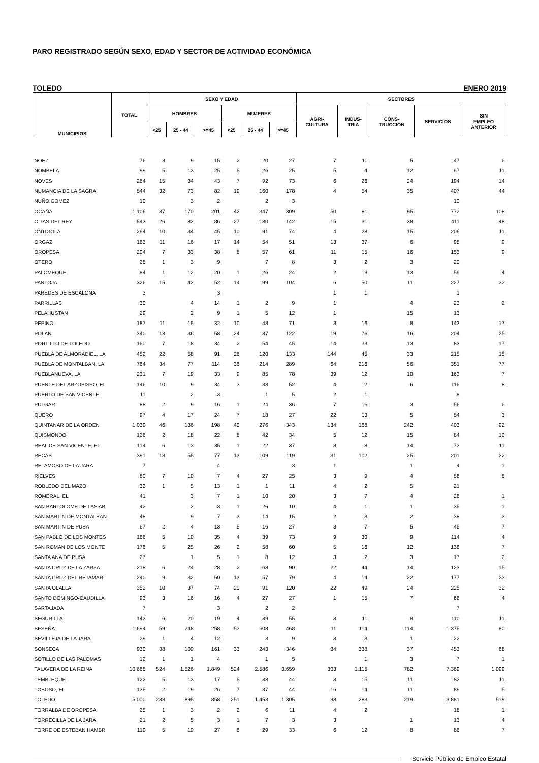PARO REGISTRADO SEGÚN SEXO, EDAD Y SECTOR DE ACTIVIDAD ECONÓMICA
TOLEDO ENERO 2019
| MUNICIPIOS | TOTAL | SEXO Y EDAD | | | | | | SECTORES | | | | |
| --- | --- | --- | --- | --- | --- | --- | --- | --- | --- | --- | --- | --- |
| | | HOMBRES | | | MUJERES | | | AGRI- CULTURA | INDUS- TRIA | CONS- TRUCCIÓN | SERVICIOS | SIN EMPLEO ANTERIOR |
| | | <25 | 25 - 44 | >=45 | <25 | 25 - 44 | >=45 | | | | | |
| NOEZ | 76 | 3 | 9 | 15 | 2 | 20 | 27 | 7 | 11 | 5 | 47 | 6 |
| NOMBELA | 99 | 5 | 13 | 25 | 5 | 26 | 25 | 5 | 4 | 12 | 67 | 11 |
| NOVES | 264 | 15 | 34 | 43 | 7 | 92 | 73 | 6 | 26 | 24 | 194 | 14 |
| NUMANCIA DE LA SAGRA | 544 | 32 | 73 | 82 | 19 | 160 | 178 | 4 | 54 | 35 | 407 | 44 |
| NUÑO GOMEZ | 10 | | 3 | 2 | | 2 | 3 | | | | 10 | |
| OCAÑA | 1.106 | 37 | 170 | 201 | 42 | 347 | 309 | 50 | 81 | 95 | 772 | 108 |
| OLIAS DEL REY | 543 | 26 | 82 | 86 | 27 | 180 | 142 | 15 | 31 | 38 | 411 | 48 |
| ONTIGOLA | 264 | 10 | 34 | 45 | 10 | 91 | 74 | 4 | 28 | 15 | 206 | 11 |
| ORGAZ | 163 | 11 | 16 | 17 | 14 | 54 | 51 | 13 | 37 | 6 | 98 | 9 |
| OROPESA | 204 | 7 | 33 | 38 | 8 | 57 | 61 | 11 | 15 | 16 | 153 | 9 |
| OTERO | 28 | 1 | 3 | 9 | | 7 | 8 | 3 | 2 | 3 | 20 | |
| PALOMEQUE | 84 | 1 | 12 | 20 | 1 | 26 | 24 | 2 | 9 | 13 | 56 | 4 |
| PANTOJA | 326 | 15 | 42 | 52 | 14 | 99 | 104 | 6 | 50 | 11 | 227 | 32 |
| PAREDES DE ESCALONA | 3 | | | 3 | | | | 1 | 1 | | 1 | |
| PARRILLAS | 30 | | 4 | 14 | 1 | 2 | 9 | 1 | | 4 | 23 | 2 |
| PELAHUSTAN | 29 | | 2 | 9 | 1 | 5 | 12 | 1 | | 15 | 13 | |
| PEPINO | 187 | 11 | 15 | 32 | 10 | 48 | 71 | 3 | 16 | 8 | 143 | 17 |
| POLAN | 340 | 13 | 36 | 58 | 24 | 87 | 122 | 19 | 76 | 16 | 204 | 25 |
| PORTILLO DE TOLEDO | 160 | 7 | 18 | 34 | 2 | 54 | 45 | 14 | 33 | 13 | 83 | 17 |
| PUEBLA DE ALMORADIEL, LA | 452 | 22 | 58 | 91 | 28 | 120 | 133 | 144 | 45 | 33 | 215 | 15 |
| PUEBLA DE MONTALBAN, LA | 764 | 34 | 77 | 114 | 36 | 214 | 289 | 64 | 216 | 56 | 351 | 77 |
| PUEBLANUEVA, LA | 231 | 7 | 19 | 33 | 9 | 85 | 78 | 39 | 12 | 10 | 163 | 7 |
| PUENTE DEL ARZOBISPO, EL | 146 | 10 | 9 | 34 | 3 | 38 | 52 | 4 | 12 | 6 | 116 | 8 |
| PUERTO DE SAN VICENTE | 11 | | 2 | 3 | | 1 | 5 | 2 | 1 | | 8 | |
| PULGAR | 88 | 2 | 9 | 16 | 1 | 24 | 36 | 7 | 16 | 3 | 56 | 6 |
| QUERO | 97 | 4 | 17 | 24 | 7 | 18 | 27 | 22 | 13 | 5 | 54 | 3 |
| QUINTANAR DE LA ORDEN | 1.039 | 46 | 136 | 198 | 40 | 276 | 343 | 134 | 168 | 242 | 403 | 92 |
| QUISMONDO | 126 | 2 | 18 | 22 | 8 | 42 | 34 | 5 | 12 | 15 | 84 | 10 |
| REAL DE SAN VICENTE, EL | 114 | 6 | 13 | 35 | 1 | 22 | 37 | 8 | 8 | 14 | 73 | 11 |
| RECAS | 391 | 18 | 55 | 77 | 13 | 109 | 119 | 31 | 102 | 25 | 201 | 32 |
| RETAMOSO DE LA JARA | 7 | | | 4 | | | 3 | 1 | | 1 | 4 | 1 |
| RIELVES | 80 | 7 | 10 | 7 | 4 | 27 | 25 | 3 | 9 | 4 | 56 | 8 |
| ROBLEDO DEL MAZO | 32 | 1 | 5 | 13 | 1 | 1 | 11 | 4 | 2 | 5 | 21 | |
| ROMERAL, EL | 41 | | 3 | 7 | 1 | 10 | 20 | 3 | 7 | 4 | 26 | 1 |
| SAN BARTOLOME DE LAS AB | 42 | | 2 | 3 | 1 | 26 | 10 | 4 | 1 | 1 | 35 | 1 |
| SAN MARTIN DE MONTALBAN | 48 | | 9 | 7 | 3 | 14 | 15 | 2 | 3 | 2 | 38 | 3 |
| SAN MARTIN DE PUSA | 67 | 2 | 4 | 13 | 5 | 16 | 27 | 3 | 7 | 5 | 45 | 7 |
| SAN PABLO DE LOS MONTES | 166 | 5 | 10 | 35 | 4 | 39 | 73 | 9 | 30 | 9 | 114 | 4 |
| SAN ROMAN DE LOS MONTE | 176 | 5 | 25 | 26 | 2 | 58 | 60 | 5 | 16 | 12 | 136 | 7 |
| SANTA ANA DE PUSA | 27 | | 1 | 5 | 1 | 8 | 12 | 3 | 2 | 3 | 17 | 2 |
| SANTA CRUZ DE LA ZARZA | 218 | 6 | 24 | 28 | 2 | 68 | 90 | 22 | 44 | 14 | 123 | 15 |
| SANTA CRUZ DEL RETAMAR | 240 | 9 | 32 | 50 | 13 | 57 | 79 | 4 | 14 | 22 | 177 | 23 |
| SANTA OLALLA | 352 | 10 | 37 | 74 | 20 | 91 | 120 | 22 | 49 | 24 | 225 | 32 |
| SANTO DOMINGO-CAUDILLA | 93 | 3 | 16 | 16 | 4 | 27 | 27 | 1 | 15 | 7 | 66 | 4 |
| SARTAJADA | 7 | | | 3 | | 2 | 2 | | | | 7 | |
| SEGURILLA | 143 | 6 | 20 | 19 | 4 | 39 | 55 | 3 | 11 | 8 | 110 | 11 |
| SESEÑA | 1.694 | 59 | 248 | 258 | 53 | 608 | 468 | 11 | 114 | 114 | 1.375 | 80 |
| SEVILLEJA DE LA JARA | 29 | 1 | 4 | 12 | | 3 | 9 | 3 | 3 | 1 | 22 | |
| SONSECA | 930 | 38 | 109 | 161 | 33 | 243 | 346 | 34 | 338 | 37 | 453 | 68 |
| SOTILLO DE LAS PALOMAS | 12 | 1 | 1 | 4 | | 1 | 5 | | 1 | 3 | 7 | 1 |
| TALAVERA DE LA REINA | 10.668 | 524 | 1.526 | 1.849 | 524 | 2.586 | 3.659 | 303 | 1.115 | 782 | 7.369 | 1.099 |
| TEMBLEQUE | 122 | 5 | 13 | 17 | 5 | 38 | 44 | 3 | 15 | 11 | 82 | 11 |
| TOBOSO, EL | 135 | 2 | 19 | 26 | 7 | 37 | 44 | 16 | 14 | 11 | 89 | 5 |
| TOLEDO | 5.000 | 238 | 895 | 858 | 251 | 1.453 | 1.305 | 98 | 283 | 219 | 3.881 | 519 |
| TORRALBA DE OROPESA | 25 | 1 | 3 | 2 | 2 | 6 | 11 | 4 | 2 | | 18 | 1 |
| TORRECILLA DE LA JARA | 21 | 2 | 5 | 3 | 1 | 7 | 3 | 3 | | 1 | 13 | 4 |
| TORRE DE ESTEBAN HAMBR | 119 | 5 | 19 | 27 | 6 | 29 | 33 | 6 | 12 | 8 | 86 | 7 |
Servicio Público de Empleo Estatal